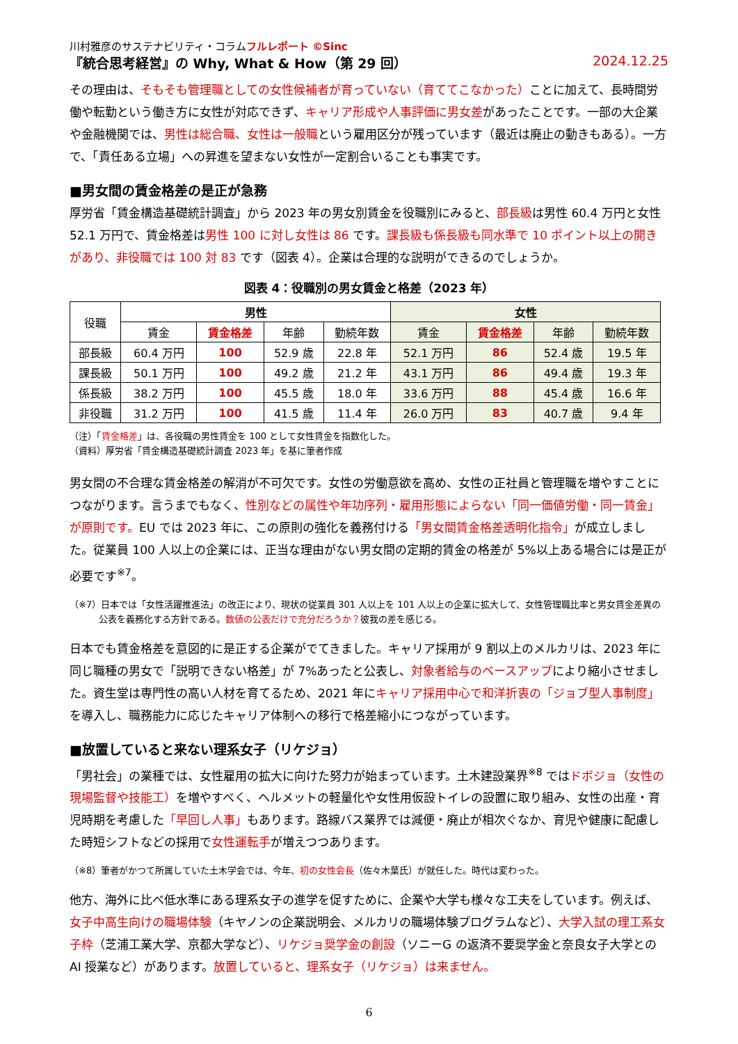川村雅彦のサステナビリティ・コラムフルレポート ©Sinc
『統合思考経営』の Why, What & How（第 29 回） 2024.12.25
その理由は、そもそも管理職としての女性候補者が育っていない（育ててこなかった）ことに加えて、長時間労働や転勤という働き方に女性が対応できず、キャリア形成や人事評価に男女差があったことです。一部の大企業や金融機関では、男性は総合職、女性は一般職という雇用区分が残っています（最近は廃止の動きもある）。一方で、「責任ある立場」への昇進を望まない女性が一定割合いることも事実です。
■男女間の賃金格差の是正が急務
厚労省「賃金構造基礎統計調査」から 2023 年の男女別賃金を役職別にみると、部長級は男性 60.4 万円と女性 52.1 万円で、賃金格差は男性 100 に対し女性は 86 です。課長級も係長級も同水準で 10 ポイント以上の開きがあり、非役職では 100 対 83 です（図表 4）。企業は合理的な説明ができるのでしょうか。
図表 4：役職別の男女賃金と格差（2023 年）
| 役職 | 男性 | | | | 女性 | | | |
| --- | --- | --- | --- | --- | --- | --- | --- | --- |
| | 賃金 | 賃金格差 | 年齢 | 勤続年数 | 賃金 | 賃金格差 | 年齢 | 勤続年数 |
| 部長級 | 60.4 万円 | 100 | 52.9 歳 | 22.8 年 | 52.1 万円 | 86 | 52.4 歳 | 19.5 年 |
| 課長級 | 50.1 万円 | 100 | 49.2 歳 | 21.2 年 | 43.1 万円 | 86 | 49.4 歳 | 19.3 年 |
| 係長級 | 38.2 万円 | 100 | 45.5 歳 | 18.0 年 | 33.6 万円 | 88 | 45.4 歳 | 16.6 年 |
| 非役職 | 31.2 万円 | 100 | 41.5 歳 | 11.4 年 | 26.0 万円 | 83 | 40.7 歳 | 9.4 年 |
（注）「賃金格差」は、各役職の男性賃金を 100 として女性賃金を指数化した。
（資料）厚労省「賃金構造基礎統計調査 2023 年」を基に筆者作成
男女間の不合理な賃金格差の解消が不可欠です。女性の労働意欲を高め、女性の正社員と管理職を増やすことにつながります。言うまでもなく、性別などの属性や年功序列・雇用形態によらない「同一価値労働・同一賃金」が原則です。EU では 2023 年に、この原則の強化を義務付ける「男女間賃金格差透明化指令」が成立しました。従業員 100 人以上の企業には、正当な理由がない男女間の定期的賃金の格差が 5%以上ある場合には是正が必要です<sup>※7</sup>。
（※7）日本では「女性活躍推進法」の改正により、現状の従業員 301 人以上を 101 人以上の企業に拡大して、女性管理職比率と男女賃金差異の公表を義務化する方針である。数値の公表だけで充分だろうか？彼我の差を感じる。
日本でも賃金格差を意図的に是正する企業がでてきました。キャリア採用が 9 割以上のメルカリは、2023 年に同じ職種の男女で「説明できない格差」が 7%あったと公表し、対象者給与のベースアップにより縮小させました。資生堂は専門性の高い人材を育てるため、2021 年にキャリア採用中心で和洋折衷の「ジョブ型人事制度」を導入し、職務能力に応じたキャリア体制への移行で格差縮小につながっています。
■放置していると来ない理系女子（リケジョ）
「男社会」の業種では、女性雇用の拡大に向けた努力が始まっています。土木建設業界<sup>※8</sup> ではドボジョ（女性の現場監督や技能工）を増やすべく、ヘルメットの軽量化や女性用仮設トイレの設置に取り組み、女性の出産・育児時期を考慮した「早回し人事」もあります。路線バス業界では減便・廃止が相次ぐなか、育児や健康に配慮した時短シフトなどの採用で女性運転手が増えつつあります。
（※8）筆者がかつて所属していた土木学会では、今年、初の女性会長（佐々木葉氏）が就任した。時代は変わった。
他方、海外に比べ低水準にある理系女子の進学を促すために、企業や大学も様々な工夫をしています。例えば、女子中高生向けの職場体験（キヤノンの企業説明会、メルカリの職場体験プログラムなど）、大学入試の理工系女子枠（芝浦工業大学、京都大学など）、リケジョ奨学金の創設（ソニーG の返済不要奨学金と奈良女子大学との AI 授業など）があります。放置していると、理系女子（リケジョ）は来ません。
6